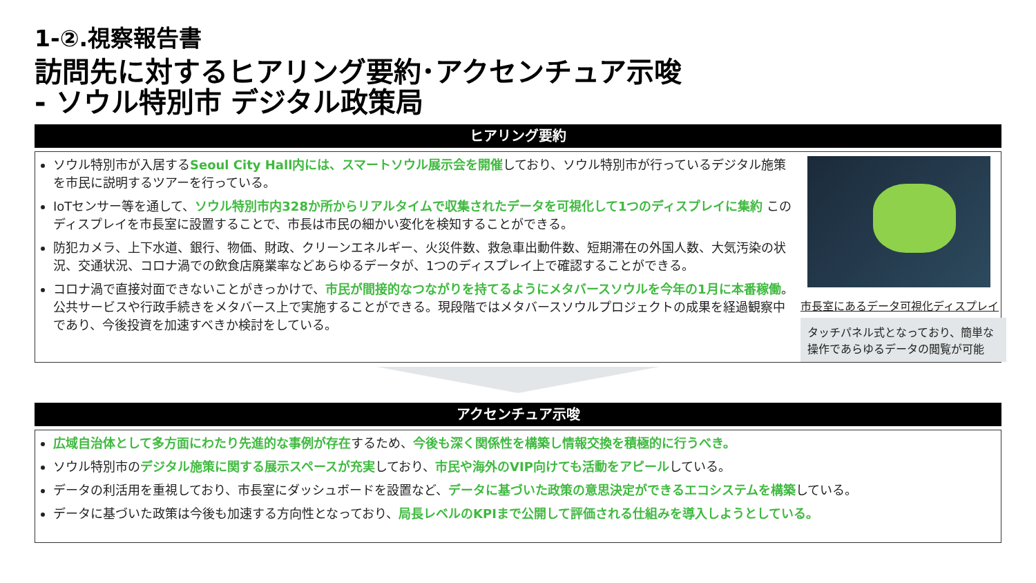1-②.視察報告書
訪問先に対するヒアリング要約･アクセンチュア示唆
- ソウル特別市 デジタル政策局
ヒアリング要約
ソウル特別市が入居するSeoul City Hall内には、スマートソウル展示会を開催しており、ソウル特別市が行っているデジタル施策を市民に説明するツアーを行っている。
IoTセンサー等を通して、ソウル特別市内328か所からリアルタイムで収集されたデータを可視化して1つのディスプレイに集約 このディスプレイを市長室に設置することで、市長は市民の細かい変化を検知することができる。
防犯カメラ、上下水道、銀行、物価、財政、クリーンエネルギー、火災件数、救急車出動件数、短期滞在の外国人数、大気汚染の状況、交通状況、コロナ渦での飲食店廃業率などあらゆるデータが、1つのディスプレイ上で確認することができる。
コロナ渦で直接対面できないことがきっかけで、市民が間接的なつながりを持てるようにメタバースソウルを今年の1月に本番稼働。公共サービスや行政手続きをメタバース上で実施することができる。現段階ではメタバースソウルプロジェクトの成果を経過観察中であり、今後投資を加速すべきか検討をしている。
市長室にあるデータ可視化ディスプレイ
タッチパネル式となっており、簡単な操作であらゆるデータの閲覧が可能
アクセンチュア示唆
広域自治体として多方面にわたり先進的な事例が存在するため、今後も深く関係性を構築し情報交換を積極的に行うべき。
ソウル特別市のデジタル施策に関する展示スペースが充実しており、市民や海外のVIP向けても活動をアピールしている。
データの利活用を重視しており、市長室にダッシュボードを設置など、データに基づいた政策の意思決定ができるエコシステムを構築している。
データに基づいた政策は今後も加速する方向性となっており、局長レベルのKPIまで公開して評価される仕組みを導入しようとしている。